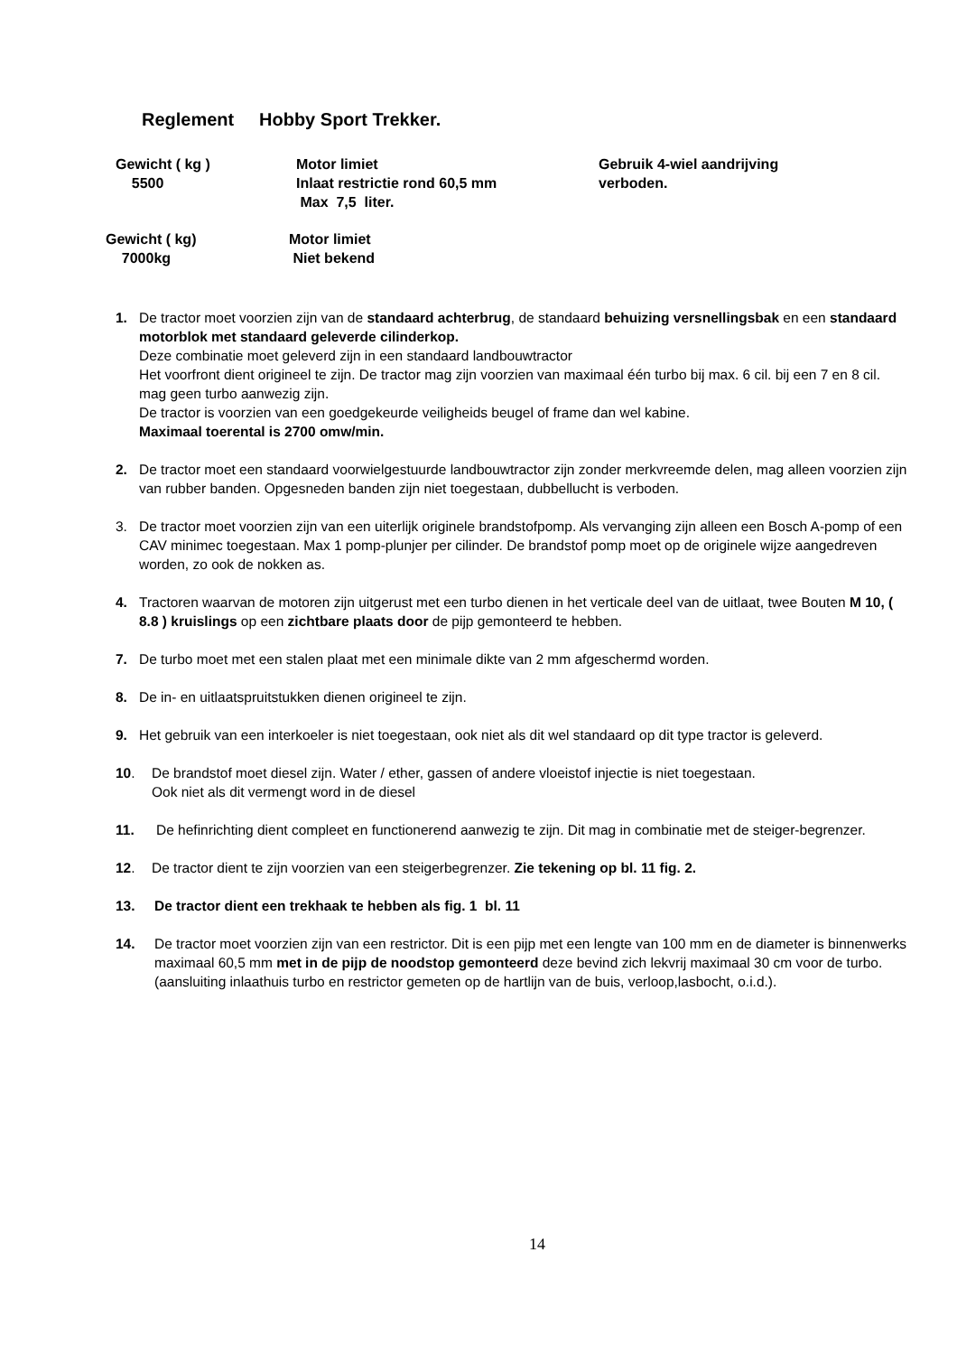Reglement Hobby Sport Trekker.
Gewicht ( kg )
5500
Motor limiet
Inlaat restrictie rond 60,5 mm
Max 7,5 liter.
Gebruik 4-wiel aandrijving
verboden.
Gewicht ( kg)
7000kg
Motor limiet
Niet bekend
1. De tractor moet voorzien zijn van de standaard achterbrug, de standaard behuizing versnellingsbak en een standaard motorblok met standaard geleverde cilinderkop.
Deze combinatie moet geleverd zijn in een standaard landbouwtractor
Het voorfront dient origineel te zijn. De tractor mag zijn voorzien van maximaal één turbo bij max. 6 cil. bij een 7 en 8 cil. mag geen turbo aanwezig zijn.
De tractor is voorzien van een goedgekeurde veiligheids beugel of frame dan wel kabine.
Maximaal toerental is 2700 omw/min.
2. De tractor moet een standaard voorwielgestuurde landbouwtractor zijn zonder merkvreemde delen, mag alleen voorzien zijn van rubber banden. Opgesneden banden zijn niet toegestaan, dubbellucht is verboden.
3. De tractor moet voorzien zijn van een uiterlijk originele brandstofpomp. Als vervanging zijn alleen een Bosch A-pomp of een CAV minimec toegestaan. Max 1 pomp-plunjer per cilinder. De brandstof pomp moet op de originele wijze aangedreven worden, zo ook de nokken as.
4. Tractoren waarvan de motoren zijn uitgerust met een turbo dienen in het verticale deel van de uitlaat, twee Bouten M 10, ( 8.8 ) kruislings op een zichtbare plaats door de pijp gemonteerd te hebben.
7. De turbo moet met een stalen plaat met een minimale dikte van 2 mm afgeschermd worden.
8. De in- en uitlaatspruitstukken dienen origineel te zijn.
9. Het gebruik van een interkoeler is niet toegestaan, ook niet als dit wel standaard op dit type tractor is geleverd.
10. De brandstof moet diesel zijn. Water / ether, gassen of andere vloeistof injectie is niet toegestaan.
Ook niet als dit vermengt word in de diesel
11. De hefinrichting dient compleet en functionerend aanwezig te zijn. Dit mag in combinatie met de steiger-begrenzer.
12. De tractor dient te zijn voorzien van een steigerbegrenzer. Zie tekening op bl. 11 fig. 2.
13. De tractor dient een trekhaak te hebben als fig. 1 bl. 11
14. De tractor moet voorzien zijn van een restrictor. Dit is een pijp met een lengte van 100 mm en de diameter is binnenwerks maximaal 60,5 mm met in de pijp de noodstop gemonteerd deze bevind zich lekvrij maximaal 30 cm voor de turbo.(aansluiting inlaathuis turbo en restrictor gemeten op de hartlijn van de buis, verloop,lasbocht, o.i.d.).
14